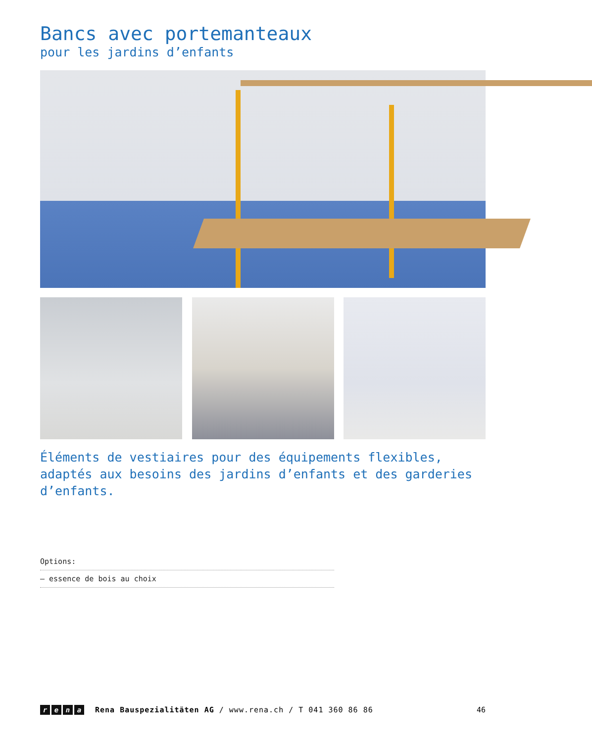Bancs avec portemanteaux
pour les jardins d’enfants
Éléments de vestiaires pour des équipements flexibles, adaptés aux besoins des jardins d’enfants et des garderies d’enfants.
Options:
– essence de bois au choix
rena
Rena Bauspezialitäten AG / www.rena.ch / T 041 360 86 86
46